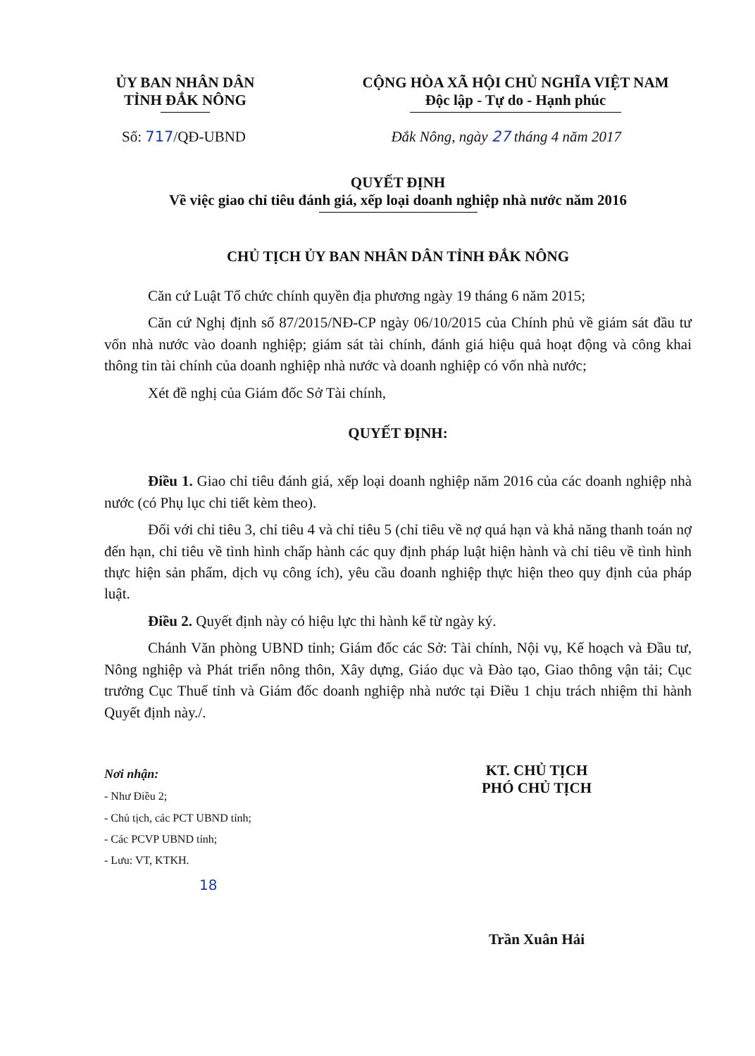ỦY BAN NHÂN DÂN
TỈNH ĐẮK NÔNG
CỘNG HÒA XÃ HỘI CHỦ NGHĨA VIỆT NAM
Độc lập - Tự do - Hạnh phúc
Số: 717/QĐ-UBND Đắk Nông, ngày 27 tháng 4 năm 2017
QUYẾT ĐỊNH
Về việc giao chỉ tiêu đánh giá, xếp loại doanh nghiệp nhà nước năm 2016
CHỦ TỊCH ỦY BAN NHÂN DÂN TỈNH ĐẮK NÔNG
Căn cứ Luật Tổ chức chính quyền địa phương ngày 19 tháng 6 năm 2015;
Căn cứ Nghị định số 87/2015/NĐ-CP ngày 06/10/2015 của Chính phủ về giám sát đầu tư vốn nhà nước vào doanh nghiệp; giám sát tài chính, đánh giá hiệu quả hoạt động và công khai thông tin tài chính của doanh nghiệp nhà nước và doanh nghiệp có vốn nhà nước;
Xét đề nghị của Giám đốc Sở Tài chính,
QUYẾT ĐỊNH:
Điều 1. Giao chỉ tiêu đánh giá, xếp loại doanh nghiệp năm 2016 của các doanh nghiệp nhà nước (có Phụ lục chi tiết kèm theo).
Đối với chỉ tiêu 3, chỉ tiêu 4 và chỉ tiêu 5 (chỉ tiêu về nợ quá hạn và khả năng thanh toán nợ đến hạn, chỉ tiêu về tình hình chấp hành các quy định pháp luật hiện hành và chỉ tiêu về tình hình thực hiện sản phẩm, dịch vụ công ích), yêu cầu doanh nghiệp thực hiện theo quy định của pháp luật.
Điều 2. Quyết định này có hiệu lực thi hành kể từ ngày ký.
Chánh Văn phòng UBND tỉnh; Giám đốc các Sở: Tài chính, Nội vụ, Kế hoạch và Đầu tư, Nông nghiệp và Phát triển nông thôn, Xây dựng, Giáo dục và Đào tạo, Giao thông vận tải; Cục trưởng Cục Thuế tỉnh và Giám đốc doanh nghiệp nhà nước tại Điều 1 chịu trách nhiệm thi hành Quyết định này./.
Nơi nhận:
- Như Điều 2;
- Chủ tịch, các PCT UBND tỉnh;
- Các PCVP UBND tỉnh;
- Lưu: VT, KTKH.
18
KT. CHỦ TỊCH
PHÓ CHỦ TỊCH
Trần Xuân Hải